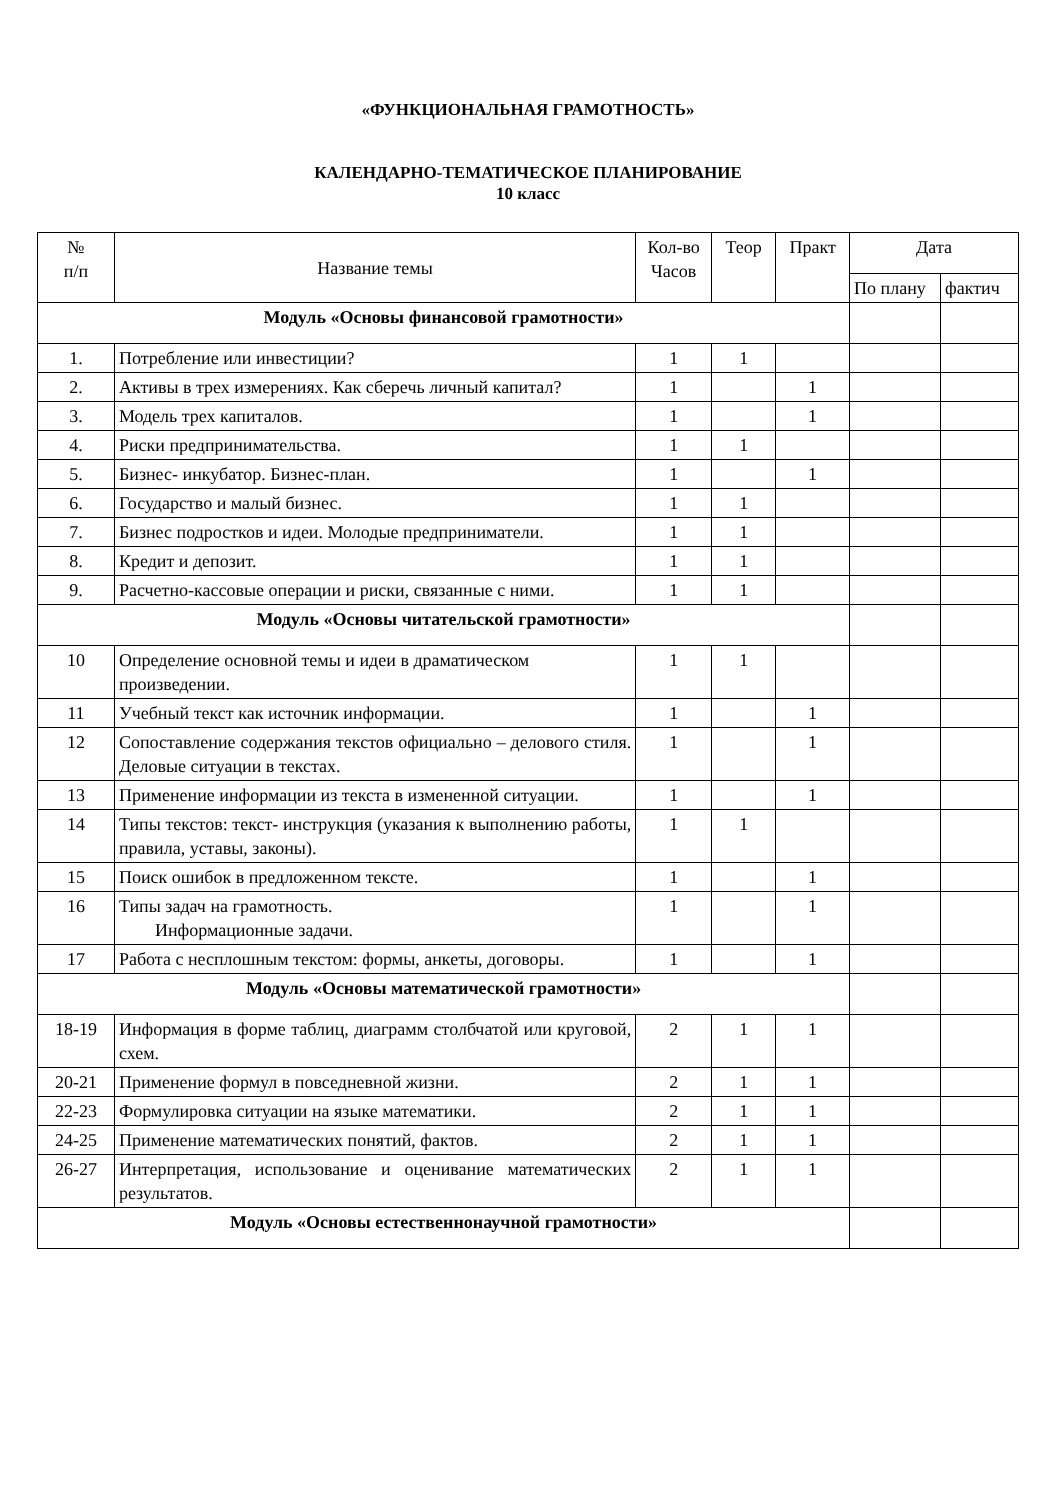«ФУНКЦИОНАЛЬНАЯ ГРАМОТНОСТЬ»
КАЛЕНДАРНО-ТЕМАТИЧЕСКОЕ ПЛАНИРОВАНИЕ
10 класс
| № п/п | Название темы | Кол-во Часов | Теор | Практ | Дата | |
| --- | --- | --- | --- | --- | --- | --- |
| | | | | | По плану | фактич |
| Модуль «Основы финансовой грамотности» | | | | | | |
| 1. | Потребление или инвестиции? | 1 | 1 | | | |
| 2. | Активы в трех измерениях. Как сберечь личный капитал? | 1 | | 1 | | |
| 3. | Модель трех капиталов. | 1 | | 1 | | |
| 4. | Риски предпринимательства. | 1 | 1 | | | |
| 5. | Бизнес- инкубатор. Бизнес-план. | 1 | | 1 | | |
| 6. | Государство и малый бизнес. | 1 | 1 | | | |
| 7. | Бизнес подростков и идеи. Молодые предприниматели. | 1 | 1 | | | |
| 8. | Кредит и депозит. | 1 | 1 | | | |
| 9. | Расчетно-кассовые операции и риски, связанные с ними. | 1 | 1 | | | |
| Модуль «Основы читательской грамотности» | | | | | | |
| 10 | Определение основной темы и идеи в драматическом произведении. | 1 | 1 | | | |
| 11 | Учебный текст как источник информации. | 1 | | 1 | | |
| 12 | Сопоставление содержания текстов официально – делового стиля. Деловые ситуации в текстах. | 1 | | 1 | | |
| 13 | Применение информации из текста в измененной ситуации. | 1 | | 1 | | |
| 14 | Типы текстов: текст- инструкция (указания к выполнению работы, правила, уставы, законы). | 1 | 1 | | | |
| 15 | Поиск ошибок в предложенном тексте. | 1 | | 1 | | |
| 16 | Типы задач на грамотность. Информационные задачи. | 1 | | 1 | | |
| 17 | Работа с несплошным текстом: формы, анкеты, договоры. | 1 | | 1 | | |
| Модуль «Основы математической грамотности» | | | | | | |
| 18-19 | Информация в форме таблиц, диаграмм столбчатой или круговой, схем. | 2 | 1 | 1 | | |
| 20-21 | Применение формул в повседневной жизни. | 2 | 1 | 1 | | |
| 22-23 | Формулировка ситуации на языке математики. | 2 | 1 | 1 | | |
| 24-25 | Применение математических понятий, фактов. | 2 | 1 | 1 | | |
| 26-27 | Интерпретация, использование и оценивание математических результатов. | 2 | 1 | 1 | | |
| Модуль «Основы естественнонаучной грамотности» | | | | | | |